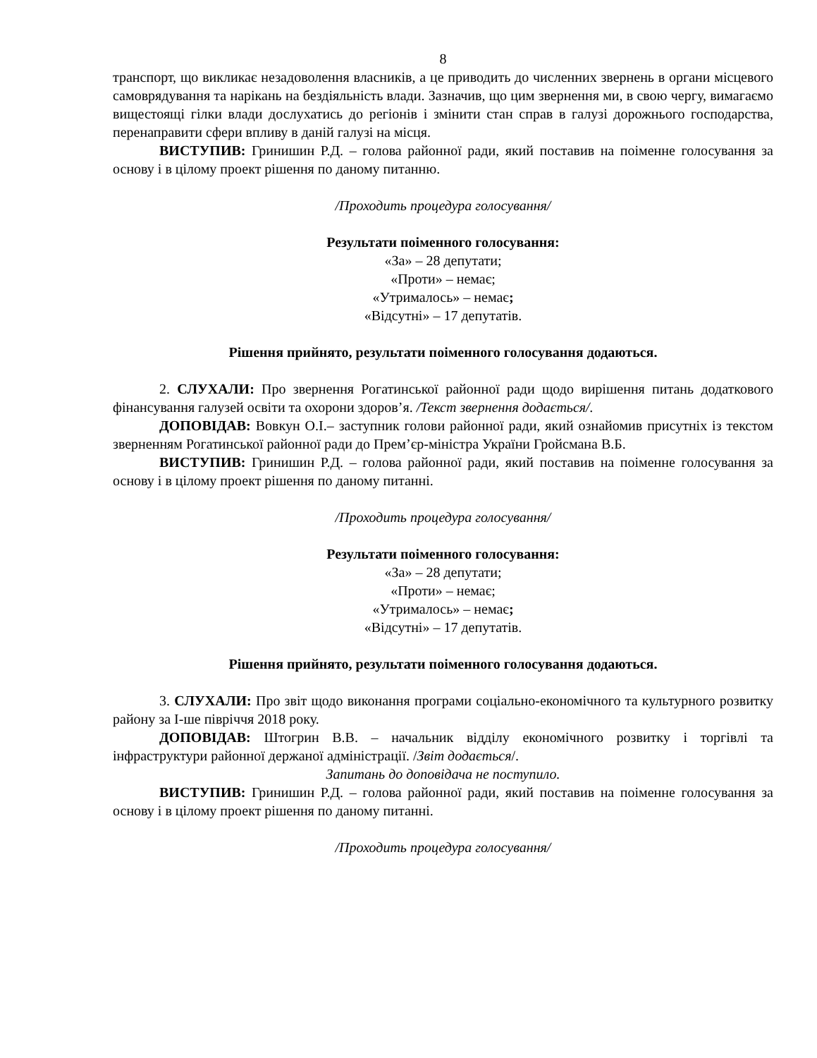8
транспорт, що викликає незадоволення власників, а це приводить до численних звернень в органи місцевого самоврядування та нарікань на бездіяльність влади. Зазначив, що цим звернення ми, в свою чергу, вимагаємо вищестоящі гілки влади дослухатись до регіонів і змінити стан справ в галузі дорожнього господарства, перенаправити сфери впливу в даній галузі на місця.
ВИСТУПИВ: Гринишин Р.Д. – голова районної ради, який поставив на поіменне голосування за основу і в цілому проект рішення по даному питанню.
/Проходить процедура голосування/
Результати поіменного голосування:
«За» – 28 депутати;
«Проти» – немає;
«Утрималось» – немає;
«Відсутні» – 17 депутатів.
Рішення прийнято, результати поіменного голосування додаються.
2. СЛУХАЛИ: Про звернення Рогатинської районної ради щодо вирішення питань додаткового фінансування галузей освіти та охорони здоров’я. /Текст звернення додається/.
ДОПОВІДАВ: Вовкун О.І.– заступник голови районної ради, який ознайомив присутніх із текстом зверненням Рогатинської районної ради до Прем’єр-міністра України Гройсмана В.Б.
ВИСТУПИВ: Гринишин Р.Д. – голова районної ради, який поставив на поіменне голосування за основу і в цілому проект рішення по даному питанні.
/Проходить процедура голосування/
Результати поіменного голосування:
«За» – 28 депутати;
«Проти» – немає;
«Утрималось» – немає;
«Відсутні» – 17 депутатів.
Рішення прийнято, результати поіменного голосування додаються.
3. СЛУХАЛИ: Про звіт щодо виконання програми соціально-економічного та культурного розвитку району за І-ше півріччя 2018 року.
ДОПОВІДАВ: Штогрин В.В. – начальник відділу економічного розвитку і торгівлі та інфраструктури районної держаної адміністрації. /Звіт додається/.
Запитань до доповідача не поступило.
ВИСТУПИВ: Гринишин Р.Д. – голова районної ради, який поставив на поіменне голосування за основу і в цілому проект рішення по даному питанні.
/Проходить процедура голосування/